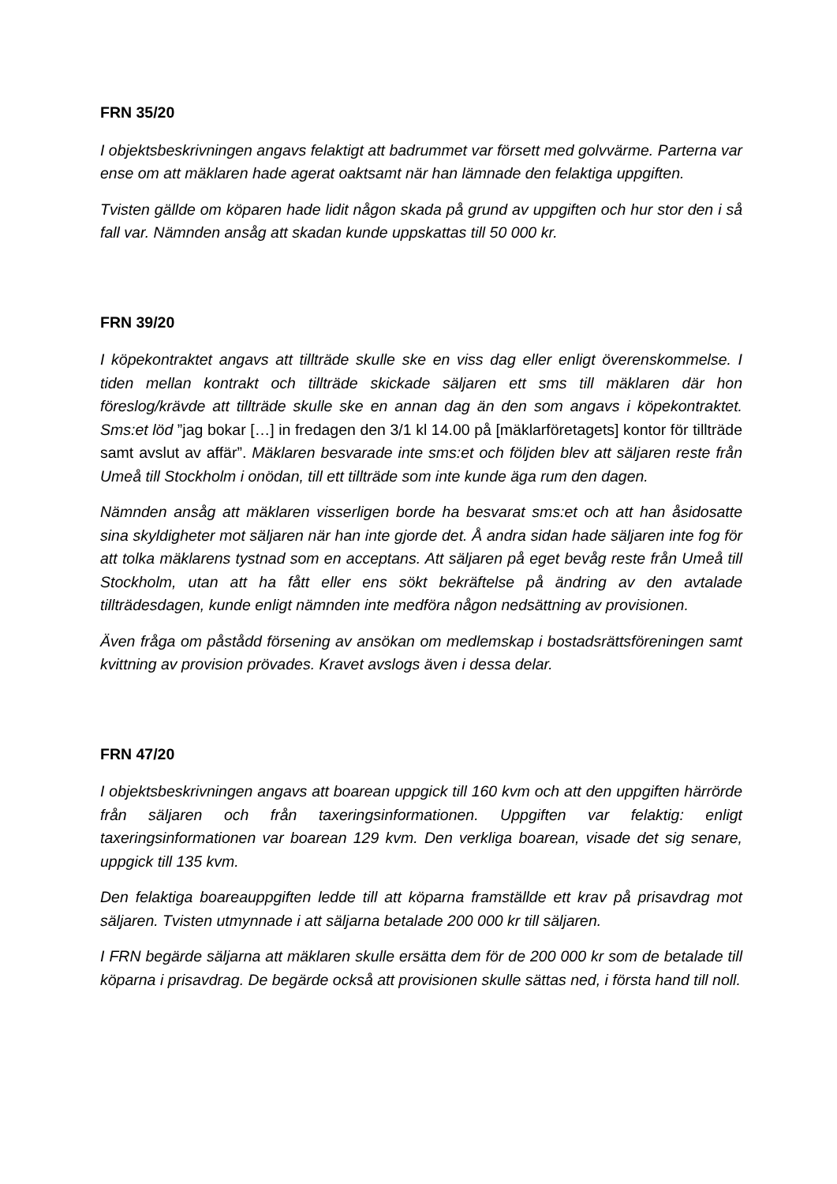FRN 35/20
I objektsbeskrivningen angavs felaktigt att badrummet var försett med golvvärme. Parterna var ense om att mäklaren hade agerat oaktsamt när han lämnade den felaktiga uppgiften.
Tvisten gällde om köparen hade lidit någon skada på grund av uppgiften och hur stor den i så fall var. Nämnden ansåg att skadan kunde uppskattas till 50 000 kr.
FRN 39/20
I köpekontraktet angavs att tillträde skulle ske en viss dag eller enligt överenskommelse. I tiden mellan kontrakt och tillträde skickade säljaren ett sms till mäklaren där hon föreslog/krävde att tillträde skulle ske en annan dag än den som angavs i köpekontraktet. Sms:et löd ”jag bokar […] in fredagen den 3/1 kl 14.00 på [mäklarföretagets] kontor för tillträde samt avslut av affär”. Mäklaren besvarade inte sms:et och följden blev att säljaren reste från Umeå till Stockholm i onödan, till ett tillträde som inte kunde äga rum den dagen.
Nämnden ansåg att mäklaren visserligen borde ha besvarat sms:et och att han åsidosatte sina skyldigheter mot säljaren när han inte gjorde det. Å andra sidan hade säljaren inte fog för att tolka mäklarens tystnad som en acceptans. Att säljaren på eget bevåg reste från Umeå till Stockholm, utan att ha fått eller ens sökt bekräftelse på ändring av den avtalade tillträdesdagen, kunde enligt nämnden inte medföra någon nedsättning av provisionen.
Även fråga om påstådd försening av ansökan om medlemskap i bostadsrättsföreningen samt kvittning av provision prövades. Kravet avslogs även i dessa delar.
FRN 47/20
I objektsbeskrivningen angavs att boarean uppgick till 160 kvm och att den uppgiften härrörde från säljaren och från taxeringsinformationen. Uppgiften var felaktig: enligt taxeringsinformationen var boarean 129 kvm. Den verkliga boarean, visade det sig senare, uppgick till 135 kvm.
Den felaktiga boareauppgiften ledde till att köparna framställde ett krav på prisavdrag mot säljaren. Tvisten utmynnade i att säljarna betalade 200 000 kr till säljaren.
I FRN begärde säljarna att mäklaren skulle ersätta dem för de 200 000 kr som de betalade till köparna i prisavdrag. De begärde också att provisionen skulle sättas ned, i första hand till noll.